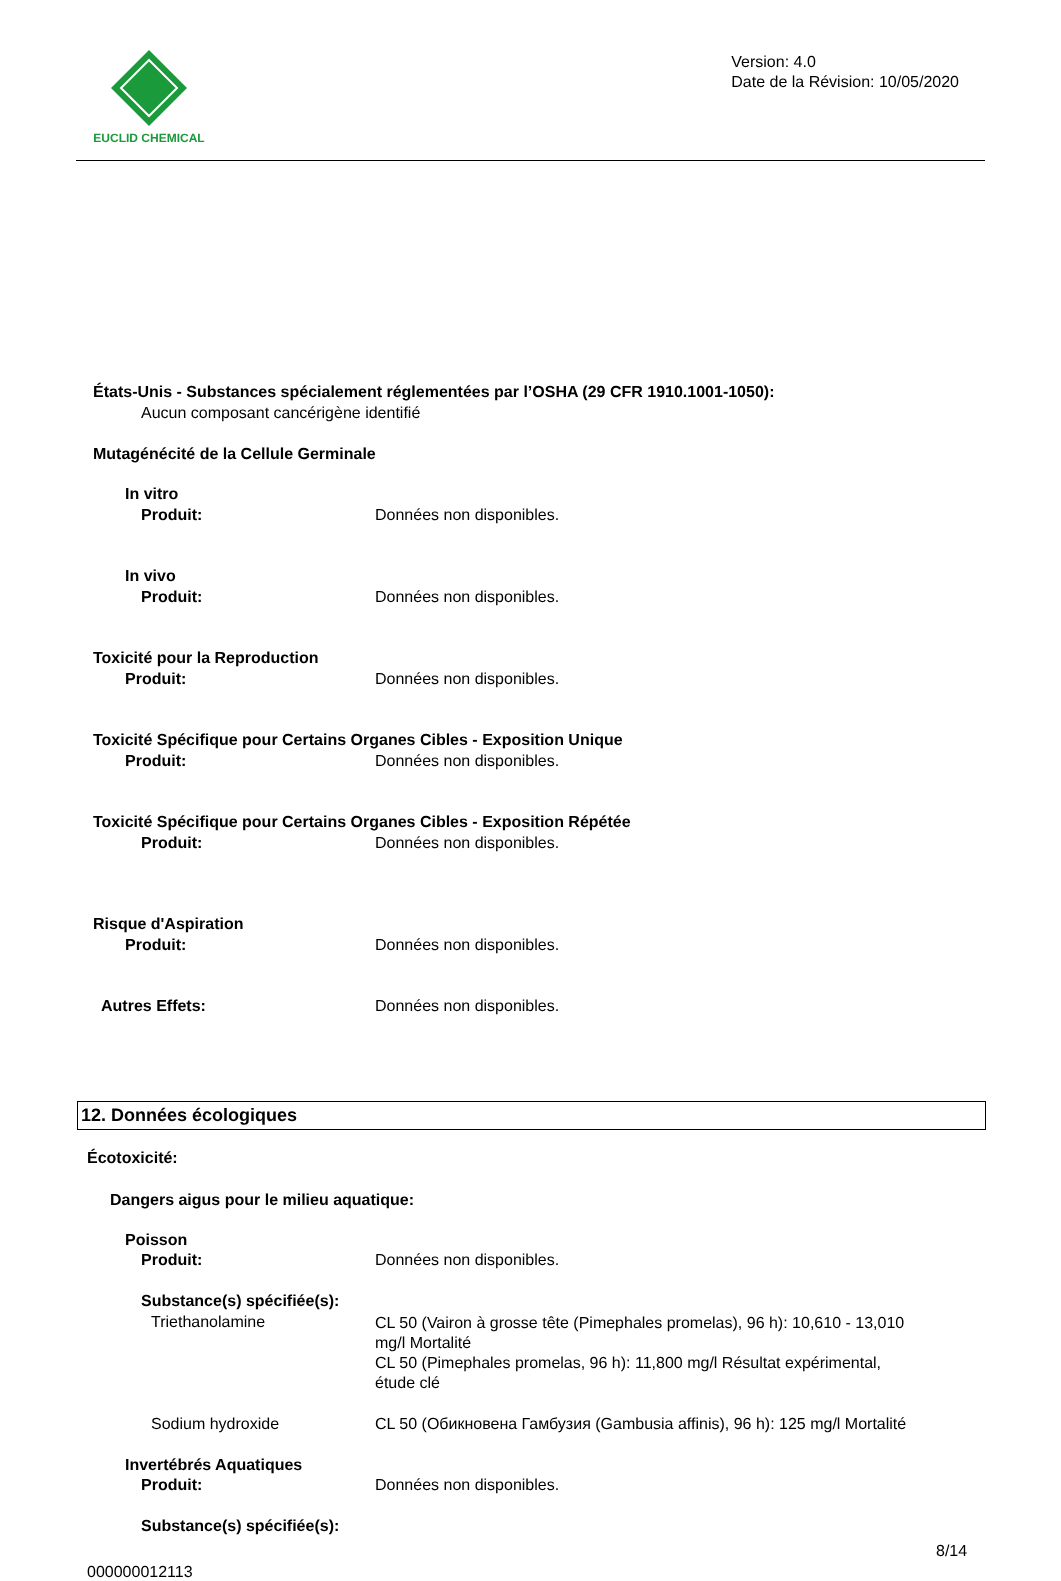EUCLID CHEMICAL
Version: 4.0
Date de la Révision: 10/05/2020
États-Unis - Substances spécialement réglementées par l’OSHA (29 CFR 1910.1001-1050):
Aucun composant cancérigène identifié
Mutagénécité de la Cellule Germinale
In vitro
Produit: Données non disponibles.
In vivo
Produit: Données non disponibles.
Toxicité pour la Reproduction
Produit: Données non disponibles.
Toxicité Spécifique pour Certains Organes Cibles - Exposition Unique
Produit: Données non disponibles.
Toxicité Spécifique pour Certains Organes Cibles - Exposition Répétée
Produit: Données non disponibles.
Risque d'Aspiration
Produit: Données non disponibles.
Autres Effets: Données non disponibles.
12. Données écologiques
Écotoxicité:
Dangers aigus pour le milieu aquatique:
Poisson
Produit: Données non disponibles.
Substance(s) spécifiée(s):
Triethanolamine
CL 50 (Vairon à grosse tête (Pimephales promelas), 96 h): 10,610 - 13,010
mg/l Mortalité
CL 50 (Pimephales promelas, 96 h): 11,800 mg/l Résultat expérimental,
étude clé
Sodium hydroxide CL 50 (Обикновена Гамбузия (Gambusia affinis), 96 h): 125 mg/l Mortalité
Invertébrés Aquatiques
Produit: Données non disponibles.
Substance(s) spécifiée(s):
8/14
000000012113